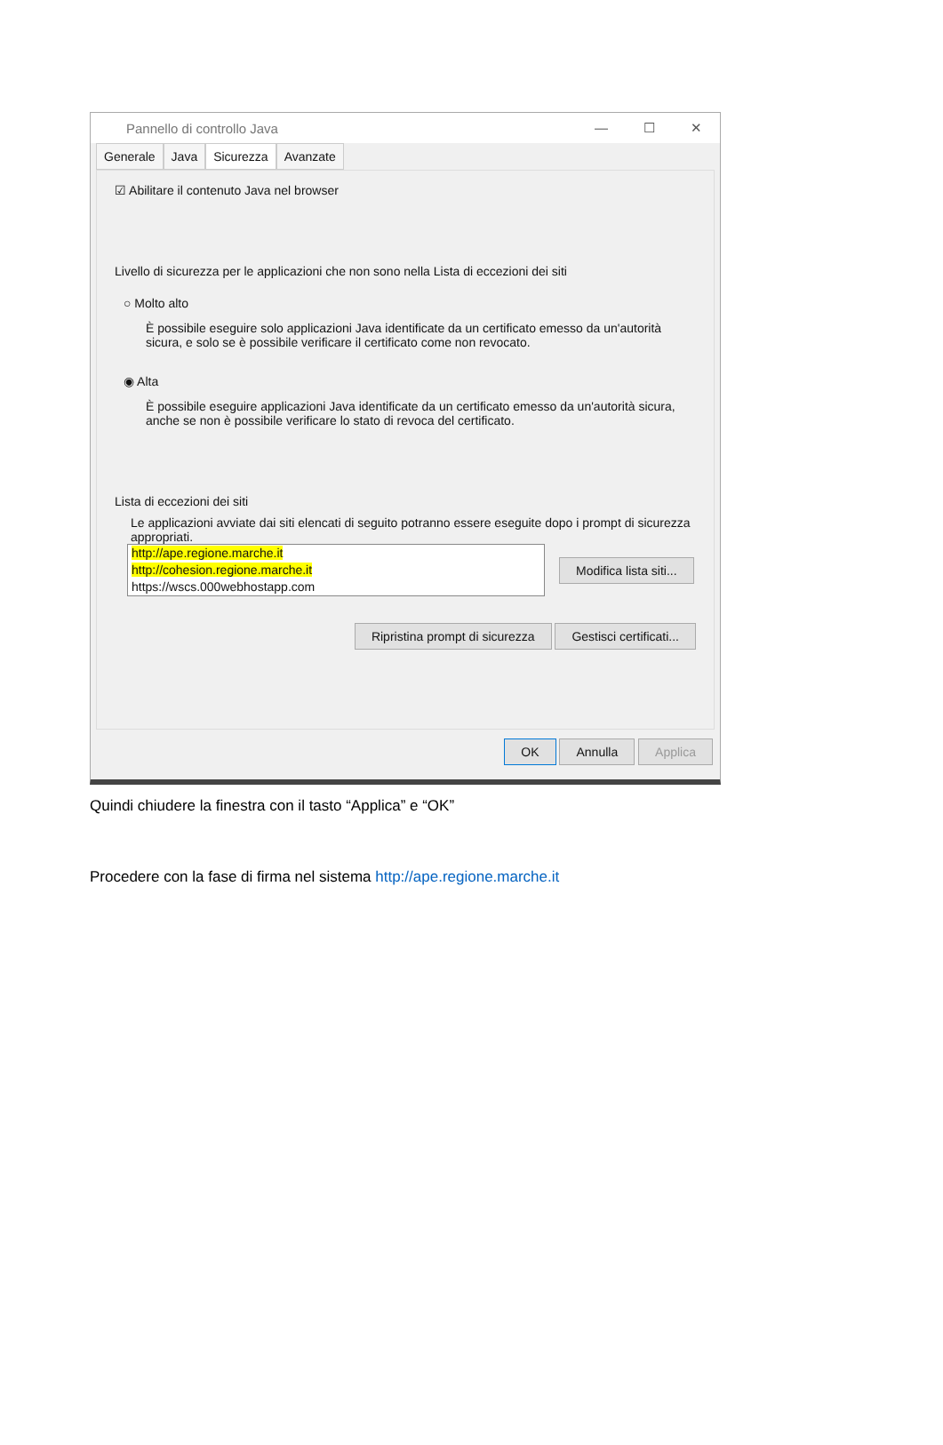Pannello di controllo Java
— ☐ ✕
Generale Java Sicurezza Avanzate
☑ Abilitare il contenuto Java nel browser
Livello di sicurezza per le applicazioni che non sono nella Lista di eccezioni dei siti
○ Molto alto
È possibile eseguire solo applicazioni Java identificate da un certificato emesso da un'autorità sicura, e solo se è possibile verificare il certificato come non revocato.
◉ Alta
È possibile eseguire applicazioni Java identificate da un certificato emesso da un'autorità sicura, anche se non è possibile verificare lo stato di revoca del certificato.
Lista di eccezioni dei siti
Le applicazioni avviate dai siti elencati di seguito potranno essere eseguite dopo i prompt di sicurezza appropriati.
http://ape.regione.marche.it
http://cohesion.regione.marche.it
https://wscs.000webhostapp.com
Modifica lista siti...
Ripristina prompt di sicurezza Gestisci certificati...
OK Annulla Applica
Quindi chiudere la finestra con il tasto “Applica” e “OK”
Procedere con la fase di firma nel sistema http://ape.regione.marche.it